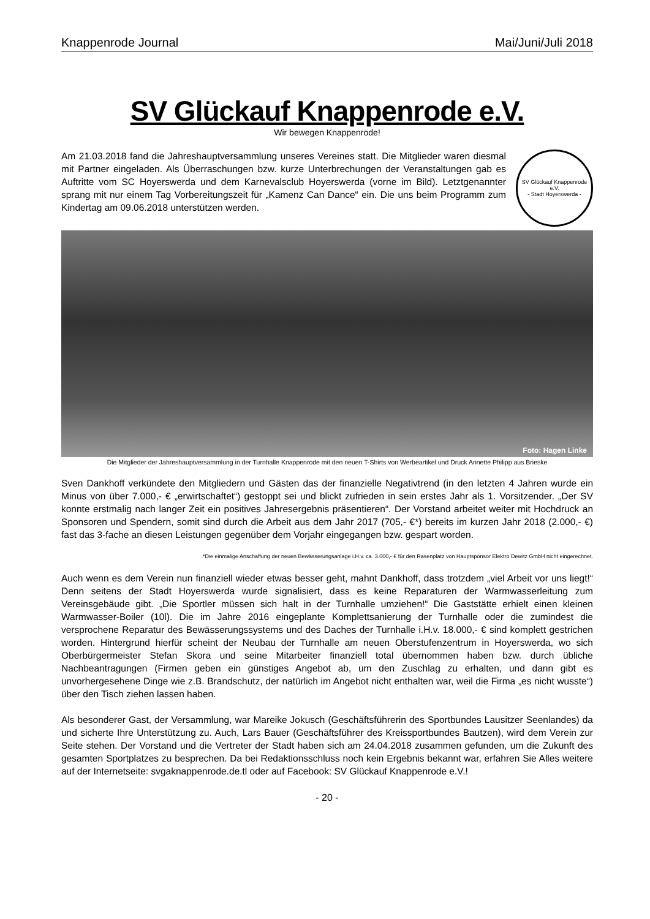Knappenrode Journal Mai/Juni/Juli 2018
SV Glückauf Knappenrode e.V.
Wir bewegen Knappenrode!
Am 21.03.2018 fand die Jahreshauptversammlung unseres Vereines statt. Die Mitglieder waren diesmal mit Partner eingeladen. Als Überraschungen bzw. kurze Unterbrechungen der Veranstaltungen gab es Auftritte vom SC Hoyerswerda und dem Karnevalsclub Hoyerswerda (vorne im Bild). Letztgenannter sprang mit nur einem Tag Vorbereitungszeit für „Kamenz Can Dance“ ein. Die uns beim Programm zum Kindertag am 09.06.2018 unterstützen werden.
SV Glückauf Knappenrode e.V.
- Stadt Hoyerswerda -
Foto: Hagen Linke
Die Mitglieder der Jahreshauptversammlung in der Turnhalle Knappenrode mit den neuen T-Shirts von Werbeartikel und Druck Annette Philipp aus Brieske
Sven Dankhoff verkündete den Mitgliedern und Gästen das der finanzielle Negativtrend (in den letzten 4 Jahren wurde ein Minus von über 7.000,- € „erwirtschaftet“) gestoppt sei und blickt zufrieden in sein erstes Jahr als 1. Vorsitzender. „Der SV konnte erstmalig nach langer Zeit ein positives Jahresergebnis präsentieren“. Der Vorstand arbeitet weiter mit Hochdruck an Sponsoren und Spendern, somit sind durch die Arbeit aus dem Jahr 2017 (705,- €*) bereits im kurzen Jahr 2018 (2.000,- €) fast das 3-fache an diesen Leistungen gegenüber dem Vorjahr eingegangen bzw. gespart worden.
*Die einmalige Anschaffung der neuen Bewässerungsanlage i.H.v. ca. 3.000,- € für den Rasenplatz von Hauptsponsor Elektro Dewitz GmbH nicht eingerechnet.
Auch wenn es dem Verein nun finanziell wieder etwas besser geht, mahnt Dankhoff, dass trotzdem „viel Arbeit vor uns liegt!“ Denn seitens der Stadt Hoyerswerda wurde signalisiert, dass es keine Reparaturen der Warmwasserleitung zum Vereinsgebäude gibt. „Die Sportler müssen sich halt in der Turnhalle umziehen!“ Die Gaststätte erhielt einen kleinen Warmwasser-Boiler (10l). Die im Jahre 2016 eingeplante Komplettsanierung der Turnhalle oder die zumindest die versprochene Reparatur des Bewässerungssystems und des Daches der Turnhalle i.H.v. 18.000,- € sind komplett gestrichen worden. Hintergrund hierfür scheint der Neubau der Turnhalle am neuen Oberstufenzentrum in Hoyerswerda, wo sich Oberbürgermeister Stefan Skora und seine Mitarbeiter finanziell total übernommen haben bzw. durch übliche Nachbeantragungen (Firmen geben ein günstiges Angebot ab, um den Zuschlag zu erhalten, und dann gibt es unvorhergesehene Dinge wie z.B. Brandschutz, der natürlich im Angebot nicht enthalten war, weil die Firma „es nicht wusste“) über den Tisch ziehen lassen haben.
Als besonderer Gast, der Versammlung, war Mareike Jokusch (Geschäftsführerin des Sportbundes Lausitzer Seenlandes) da und sicherte Ihre Unterstützung zu. Auch, Lars Bauer (Geschäftsführer des Kreissportbundes Bautzen), wird dem Verein zur Seite stehen. Der Vorstand und die Vertreter der Stadt haben sich am 24.04.2018 zusammen gefunden, um die Zukunft des gesamten Sportplatzes zu besprechen. Da bei Redaktionsschluss noch kein Ergebnis bekannt war, erfahren Sie Alles weitere auf der Internetseite: svgaknappenrode.de.tl oder auf Facebook: SV Glückauf Knappenrode e.V.!
- 20 -